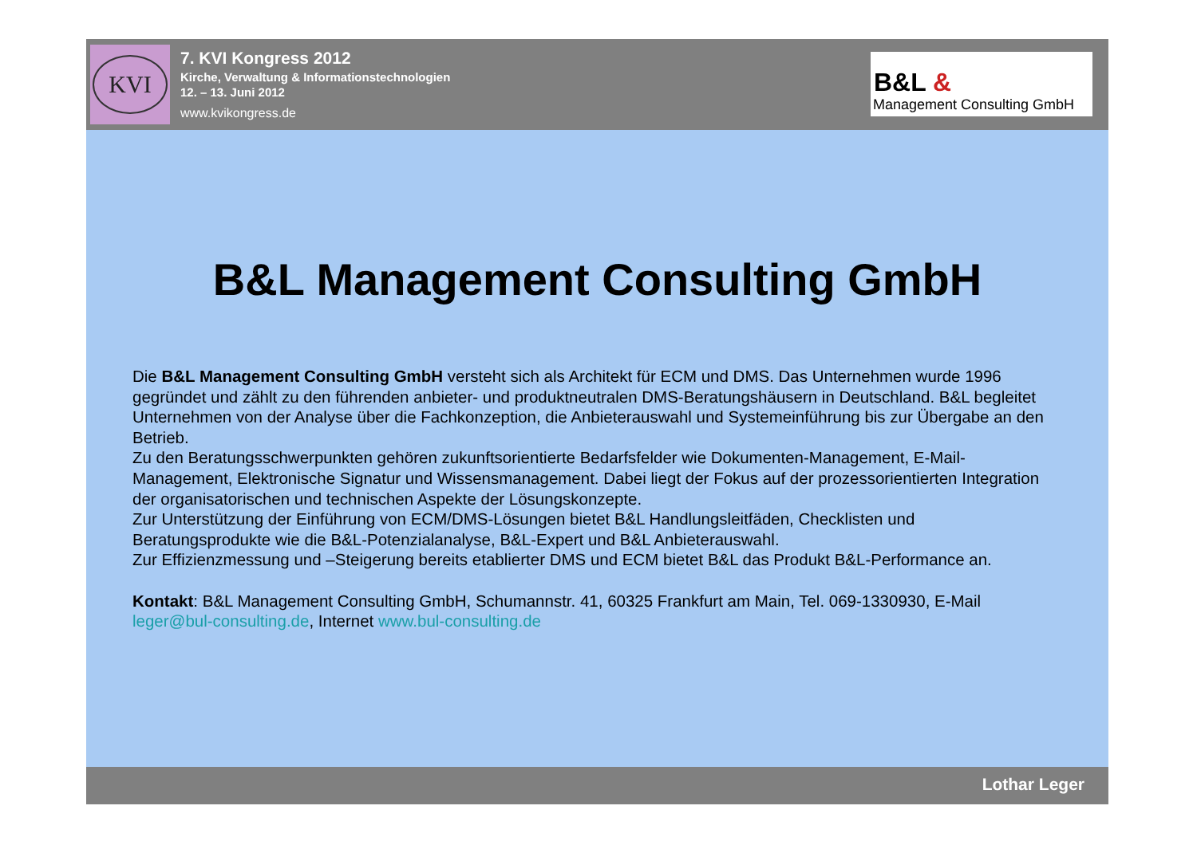KVI
7. KVI Kongress 2012
Kirche, Verwaltung & Informationstechnologien
12. – 13. Juni 2012
www.kvikongress.de
B&L &
Management Consulting GmbH
B&L Management Consulting GmbH
Die B&L Management Consulting GmbH versteht sich als Architekt für ECM und DMS. Das Unternehmen wurde 1996 gegründet und zählt zu den führenden anbieter- und produktneutralen DMS-Beratungshäusern in Deutschland. B&L begleitet Unternehmen von der Analyse über die Fachkonzeption, die Anbieterauswahl und Systemeinführung bis zur Übergabe an den Betrieb.
Zu den Beratungsschwerpunkten gehören zukunftsorientierte Bedarfsfelder wie Dokumenten-Management, E-Mail-Management, Elektronische Signatur und Wissensmanagement. Dabei liegt der Fokus auf der prozessorientierten Integration der organisatorischen und technischen Aspekte der Lösungskonzepte.
Zur Unterstützung der Einführung von ECM/DMS-Lösungen bietet B&L Handlungsleitfäden, Checklisten und Beratungsprodukte wie die B&L-Potenzialanalyse, B&L-Expert und B&L Anbieterauswahl.
Zur Effizienzmessung und –Steigerung bereits etablierter DMS und ECM bietet B&L das Produkt B&L-Performance an.
Kontakt: B&L Management Consulting GmbH, Schumannstr. 41, 60325 Frankfurt am Main, Tel. 069-1330930, E-Mail leger@bul-consulting.de, Internet www.bul-consulting.de
Lothar Leger